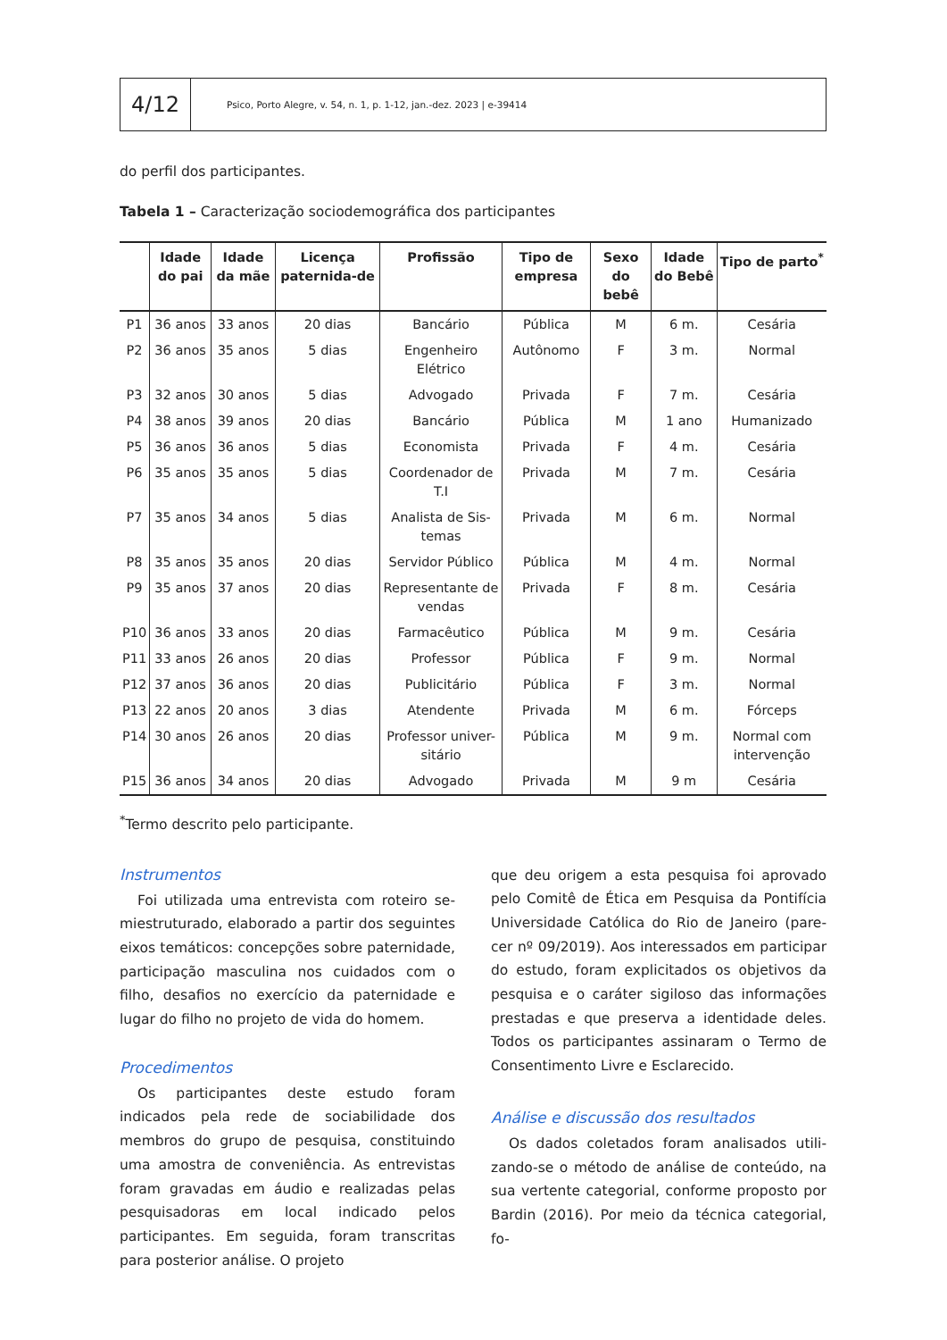4/12
Psico, Porto Alegre, v. 54, n. 1, p. 1-12, jan.-dez. 2023 | e-39414
do perfil dos participantes.
Tabela 1 – Caracterização sociodemográfica dos participantes
| | Idade do pai | Idade da mãe | Licença paternida-de | Profissão | Tipo de empresa | Sexo do bebê | Idade do Bebê | Tipo de parto<sup>*</sup> |
| --- | --- | --- | --- | --- | --- | --- | --- | --- |
| P1 | 36 anos | 33 anos | 20 dias | Bancário | Pública | M | 6 m. | Cesária |
| P2 | 36 anos | 35 anos | 5 dias | Engenheiro Elétrico | Autônomo | F | 3 m. | Normal |
| P3 | 32 anos | 30 anos | 5 dias | Advogado | Privada | F | 7 m. | Cesária |
| P4 | 38 anos | 39 anos | 20 dias | Bancário | Pública | M | 1 ano | Humanizado |
| P5 | 36 anos | 36 anos | 5 dias | Economista | Privada | F | 4 m. | Cesária |
| P6 | 35 anos | 35 anos | 5 dias | Coordenador de T.I | Privada | M | 7 m. | Cesária |
| P7 | 35 anos | 34 anos | 5 dias | Analista de Sis-temas | Privada | M | 6 m. | Normal |
| P8 | 35 anos | 35 anos | 20 dias | Servidor Público | Pública | M | 4 m. | Normal |
| P9 | 35 anos | 37 anos | 20 dias | Representante de vendas | Privada | F | 8 m. | Cesária |
| P10 | 36 anos | 33 anos | 20 dias | Farmacêutico | Pública | M | 9 m. | Cesária |
| P11 | 33 anos | 26 anos | 20 dias | Professor | Pública | F | 9 m. | Normal |
| P12 | 37 anos | 36 anos | 20 dias | Publicitário | Pública | F | 3 m. | Normal |
| P13 | 22 anos | 20 anos | 3 dias | Atendente | Privada | M | 6 m. | Fórceps |
| P14 | 30 anos | 26 anos | 20 dias | Professor univer-sitário | Pública | M | 9 m. | Normal com intervenção |
| P15 | 36 anos | 34 anos | 20 dias | Advogado | Privada | M | 9 m | Cesária |
<sup>*</sup> Termo descrito pelo participante.
Instrumentos
Foi utilizada uma entrevista com roteiro se-miestruturado, elaborado a partir dos seguintes eixos temáticos: concepções sobre paternidade, participação masculina nos cuidados com o filho, desafios no exercício da paternidade e lugar do filho no projeto de vida do homem.
Procedimentos
Os participantes deste estudo foram indicados pela rede de sociabilidade dos membros do grupo de pesquisa, constituindo uma amostra de conveniência. As entrevistas foram gravadas em áudio e realizadas pelas pesquisadoras em local indicado pelos participantes. Em seguida, foram transcritas para posterior análise. O projeto
que deu origem a esta pesquisa foi aprovado pelo Comitê de Ética em Pesquisa da Pontifícia Universidade Católica do Rio de Janeiro (pare-cer nº 09/2019). Aos interessados em participar do estudo, foram explicitados os objetivos da pesquisa e o caráter sigiloso das informações prestadas e que preserva a identidade deles. Todos os participantes assinaram o Termo de Consentimento Livre e Esclarecido.
Análise e discussão dos resultados
Os dados coletados foram analisados utili-zando-se o método de análise de conteúdo, na sua vertente categorial, conforme proposto por Bardin (2016). Por meio da técnica categorial, fo-